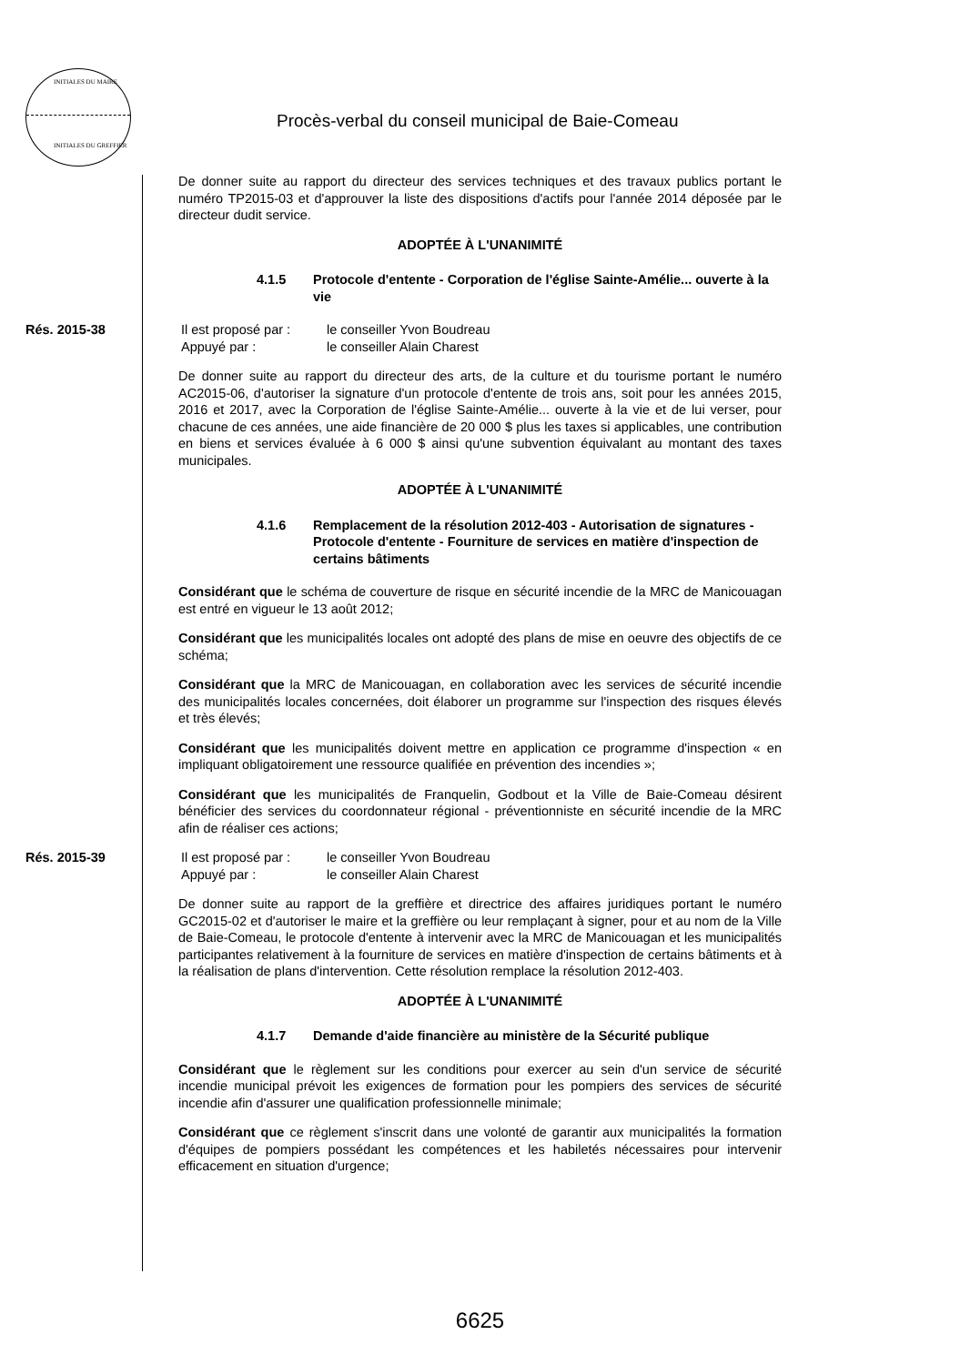INITIALES DU MAIRE
INITIALES DU GREFFIER
Procès-verbal du conseil municipal de Baie-Comeau
De donner suite au rapport du directeur des services techniques et des travaux publics portant le numéro TP2015-03 et d'approuver la liste des dispositions d'actifs pour l'année 2014 déposée par le directeur dudit service.
ADOPTÉE À L'UNANIMITÉ
4.1.5 Protocole d'entente - Corporation de l'église Sainte-Amélie... ouverte à la vie
Rés. 2015-38
Il est proposé par :
Appuyé par :
le conseiller Yvon Boudreau
le conseiller Alain Charest
De donner suite au rapport du directeur des arts, de la culture et du tourisme portant le numéro AC2015-06, d'autoriser la signature d'un protocole d'entente de trois ans, soit pour les années 2015, 2016 et 2017, avec la Corporation de l'église Sainte-Amélie... ouverte à la vie et de lui verser, pour chacune de ces années, une aide financière de 20 000 $ plus les taxes si applicables, une contribution en biens et services évaluée à 6 000 $ ainsi qu'une subvention équivalant au montant des taxes municipales.
ADOPTÉE À L'UNANIMITÉ
4.1.6 Remplacement de la résolution 2012-403 - Autorisation de signatures - Protocole d'entente - Fourniture de services en matière d'inspection de certains bâtiments
Considérant que le schéma de couverture de risque en sécurité incendie de la MRC de Manicouagan est entré en vigueur le 13 août 2012;
Considérant que les municipalités locales ont adopté des plans de mise en oeuvre des objectifs de ce schéma;
Considérant que la MRC de Manicouagan, en collaboration avec les services de sécurité incendie des municipalités locales concernées, doit élaborer un programme sur l'inspection des risques élevés et très élevés;
Considérant que les municipalités doivent mettre en application ce programme d'inspection « en impliquant obligatoirement une ressource qualifiée en prévention des incendies »;
Considérant que les municipalités de Franquelin, Godbout et la Ville de Baie-Comeau désirent bénéficier des services du coordonnateur régional - préventionniste en sécurité incendie de la MRC afin de réaliser ces actions;
Rés. 2015-39
Il est proposé par :
Appuyé par :
le conseiller Yvon Boudreau
le conseiller Alain Charest
De donner suite au rapport de la greffière et directrice des affaires juridiques portant le numéro GC2015-02 et d'autoriser le maire et la greffière ou leur remplaçant à signer, pour et au nom de la Ville de Baie-Comeau, le protocole d'entente à intervenir avec la MRC de Manicouagan et les municipalités participantes relativement à la fourniture de services en matière d'inspection de certains bâtiments et à la réalisation de plans d'intervention. Cette résolution remplace la résolution 2012-403.
ADOPTÉE À L'UNANIMITÉ
4.1.7 Demande d'aide financière au ministère de la Sécurité publique
Considérant que le règlement sur les conditions pour exercer au sein d'un service de sécurité incendie municipal prévoit les exigences de formation pour les pompiers des services de sécurité incendie afin d'assurer une qualification professionnelle minimale;
Considérant que ce règlement s'inscrit dans une volonté de garantir aux municipalités la formation d'équipes de pompiers possédant les compétences et les habiletés nécessaires pour intervenir efficacement en situation d'urgence;
6625